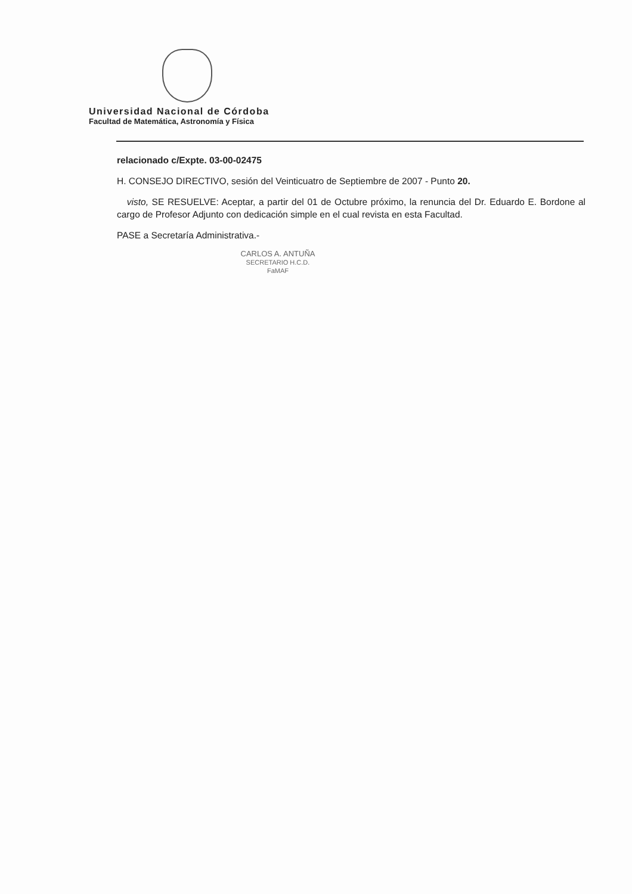Universidad Nacional de Córdoba
Facultad de Matemática, Astronomía y Física
relacionado c/Expte. 03-00-02475
H. CONSEJO DIRECTIVO, sesión del Veinticuatro de Septiembre de 2007 - Punto 20.
visto, SE RESUELVE: Aceptar, a partir del 01 de Octubre próximo, la renuncia del Dr. Eduardo E. Bordone al cargo de Profesor Adjunto con dedicación simple en el cual revista en esta Facultad.
PASE a Secretaría Administrativa.-
CARLOS A. ANTUÑA
SECRETARIO H.C.D.
FaMAF